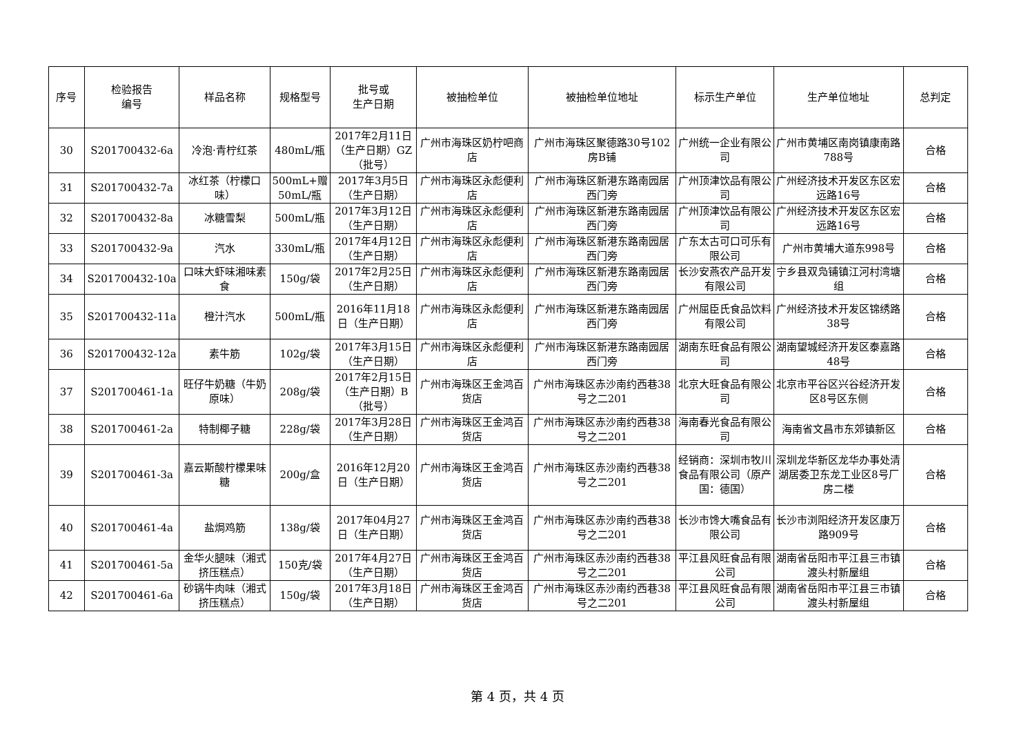| 序号 | 检验报告 编号 | 样品名称 | 规格型号 | 批号或 生产日期 | 被抽检单位 | 被抽检单位地址 | 标示生产单位 | 生产单位地址 | 总判定 |
| --- | --- | --- | --- | --- | --- | --- | --- | --- | --- |
| 30 | S201700432-6a | 冷泡·青柠红茶 | 480mL/瓶 | 2017年2月11日（生产日期）GZ（批号） | 广州市海珠区奶柠吧商店 | 广州市海珠区聚德路30号102房B铺 | 广州统一企业有限公司 | 广州市黄埔区南岗镇康南路788号 | 合格 |
| 31 | S201700432-7a | 冰红茶（柠檬口味） | 500mL+赠50mL/瓶 | 2017年3月5日（生产日期） | 广州市海珠区永彪便利店 | 广州市海珠区新港东路南园居西门旁 | 广州顶津饮品有限公司 | 广州经济技术开发区东区宏远路16号 | 合格 |
| 32 | S201700432-8a | 冰糖雪梨 | 500mL/瓶 | 2017年3月12日（生产日期） | 广州市海珠区永彪便利店 | 广州市海珠区新港东路南园居西门旁 | 广州顶津饮品有限公司 | 广州经济技术开发区东区宏远路16号 | 合格 |
| 33 | S201700432-9a | 汽水 | 330mL/瓶 | 2017年4月12日（生产日期） | 广州市海珠区永彪便利店 | 广州市海珠区新港东路南园居西门旁 | 广东太古可口可乐有限公司 | 广州市黄埔大道东998号 | 合格 |
| 34 | S201700432-10a | 口味大虾味湘味素食 | 150g/袋 | 2017年2月25日（生产日期） | 广州市海珠区永彪便利店 | 广州市海珠区新港东路南园居西门旁 | 长沙安燕农产品开发有限公司 | 宁乡县双凫铺镇江河村湾塘组 | 合格 |
| 35 | S201700432-11a | 橙汁汽水 | 500mL/瓶 | 2016年11月18日（生产日期） | 广州市海珠区永彪便利店 | 广州市海珠区新港东路南园居西门旁 | 广州屈臣氏食品饮料有限公司 | 广州经济技术开发区锦绣路38号 | 合格 |
| 36 | S201700432-12a | 素牛筋 | 102g/袋 | 2017年3月15日（生产日期） | 广州市海珠区永彪便利店 | 广州市海珠区新港东路南园居西门旁 | 湖南东旺食品有限公司 | 湖南望城经济开发区泰嘉路48号 | 合格 |
| 37 | S201700461-1a | 旺仔牛奶糖（牛奶原味） | 208g/袋 | 2017年2月15日（生产日期）B（批号） | 广州市海珠区王金鸿百货店 | 广州市海珠区赤沙南约西巷38号之二201 | 北京大旺食品有限公司 | 北京市平谷区兴谷经济开发区8号区东侧 | 合格 |
| 38 | S201700461-2a | 特制椰子糖 | 228g/袋 | 2017年3月28日（生产日期） | 广州市海珠区王金鸿百货店 | 广州市海珠区赤沙南约西巷38号之二201 | 海南春光食品有限公司 | 海南省文昌市东郊镇新区 | 合格 |
| 39 | S201700461-3a | 嘉云斯酸柠檬果味糖 | 200g/盒 | 2016年12月20日（生产日期） | 广州市海珠区王金鸿百货店 | 广州市海珠区赤沙南约西巷38号之二201 | 经销商：深圳市牧川食品有限公司（原产国：德国） | 深圳龙华新区龙华办事处清湖居委卫东龙工业区8号厂房二楼 | 合格 |
| 40 | S201700461-4a | 盐焗鸡筋 | 138g/袋 | 2017年04月27日（生产日期） | 广州市海珠区王金鸿百货店 | 广州市海珠区赤沙南约西巷38号之二201 | 长沙市馋大嘴食品有限公司 | 长沙市浏阳经济开发区康万路909号 | 合格 |
| 41 | S201700461-5a | 金华火腿味（湘式挤压糕点） | 150克/袋 | 2017年4月27日（生产日期） | 广州市海珠区王金鸿百货店 | 广州市海珠区赤沙南约西巷38号之二201 | 平江县风旺食品有限公司 | 湖南省岳阳市平江县三市镇渡头村新屋组 | 合格 |
| 42 | S201700461-6a | 砂锅牛肉味（湘式挤压糕点） | 150g/袋 | 2017年3月18日（生产日期） | 广州市海珠区王金鸿百货店 | 广州市海珠区赤沙南约西巷38号之二201 | 平江县风旺食品有限公司 | 湖南省岳阳市平江县三市镇渡头村新屋组 | 合格 |
第 4 页，共 4 页